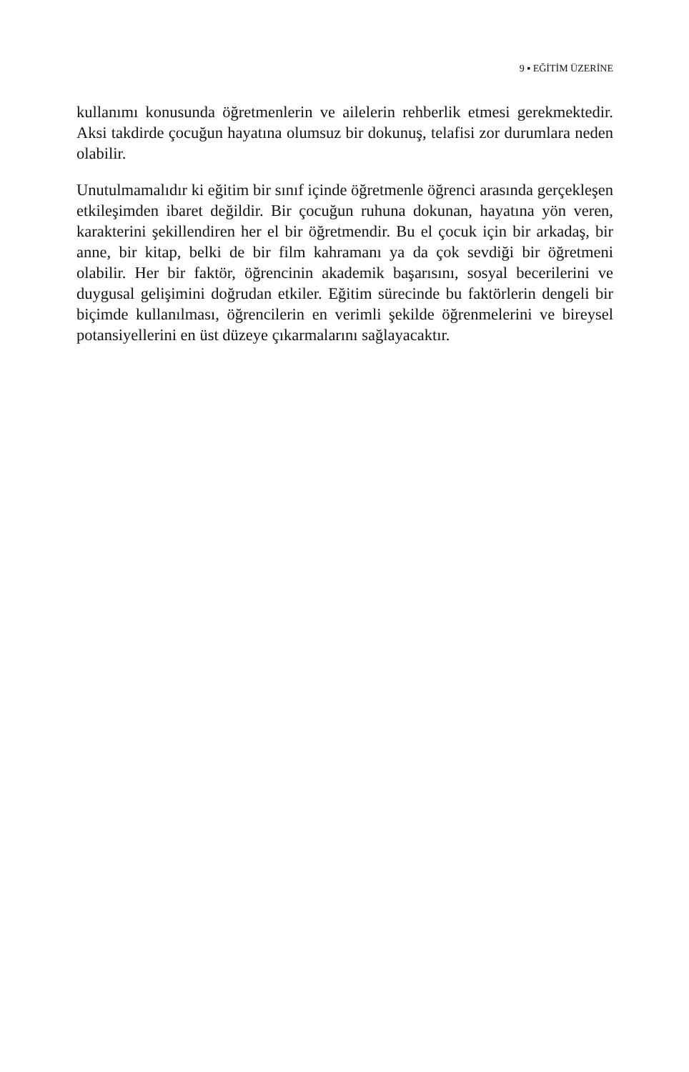9 ▪ EĞİTİM ÜZERİNE
kullanımı konusunda öğretmenlerin ve ailelerin rehberlik etmesi gerekmektedir. Aksi takdirde çocuğun hayatına olumsuz bir dokunuş, telafisi zor durumlara neden olabilir.
Unutulmamalıdır ki eğitim bir sınıf içinde öğretmenle öğrenci arasında gerçekleşen etkileşimden ibaret değildir. Bir çocuğun ruhuna dokunan, hayatına yön veren, karakterini şekillendiren her el bir öğretmendir. Bu el çocuk için bir arkadaş, bir anne, bir kitap, belki de bir film kahramanı ya da çok sevdiği bir öğretmeni olabilir. Her bir faktör, öğrencinin akademik başarısını, sosyal becerilerini ve duygusal gelişimini doğrudan etkiler. Eğitim sürecinde bu faktörlerin dengeli bir biçimde kullanılması, öğrencilerin en verimli şekilde öğrenmelerini ve bireysel potansiyellerini en üst düzeye çıkarmalarını sağlayacaktır.